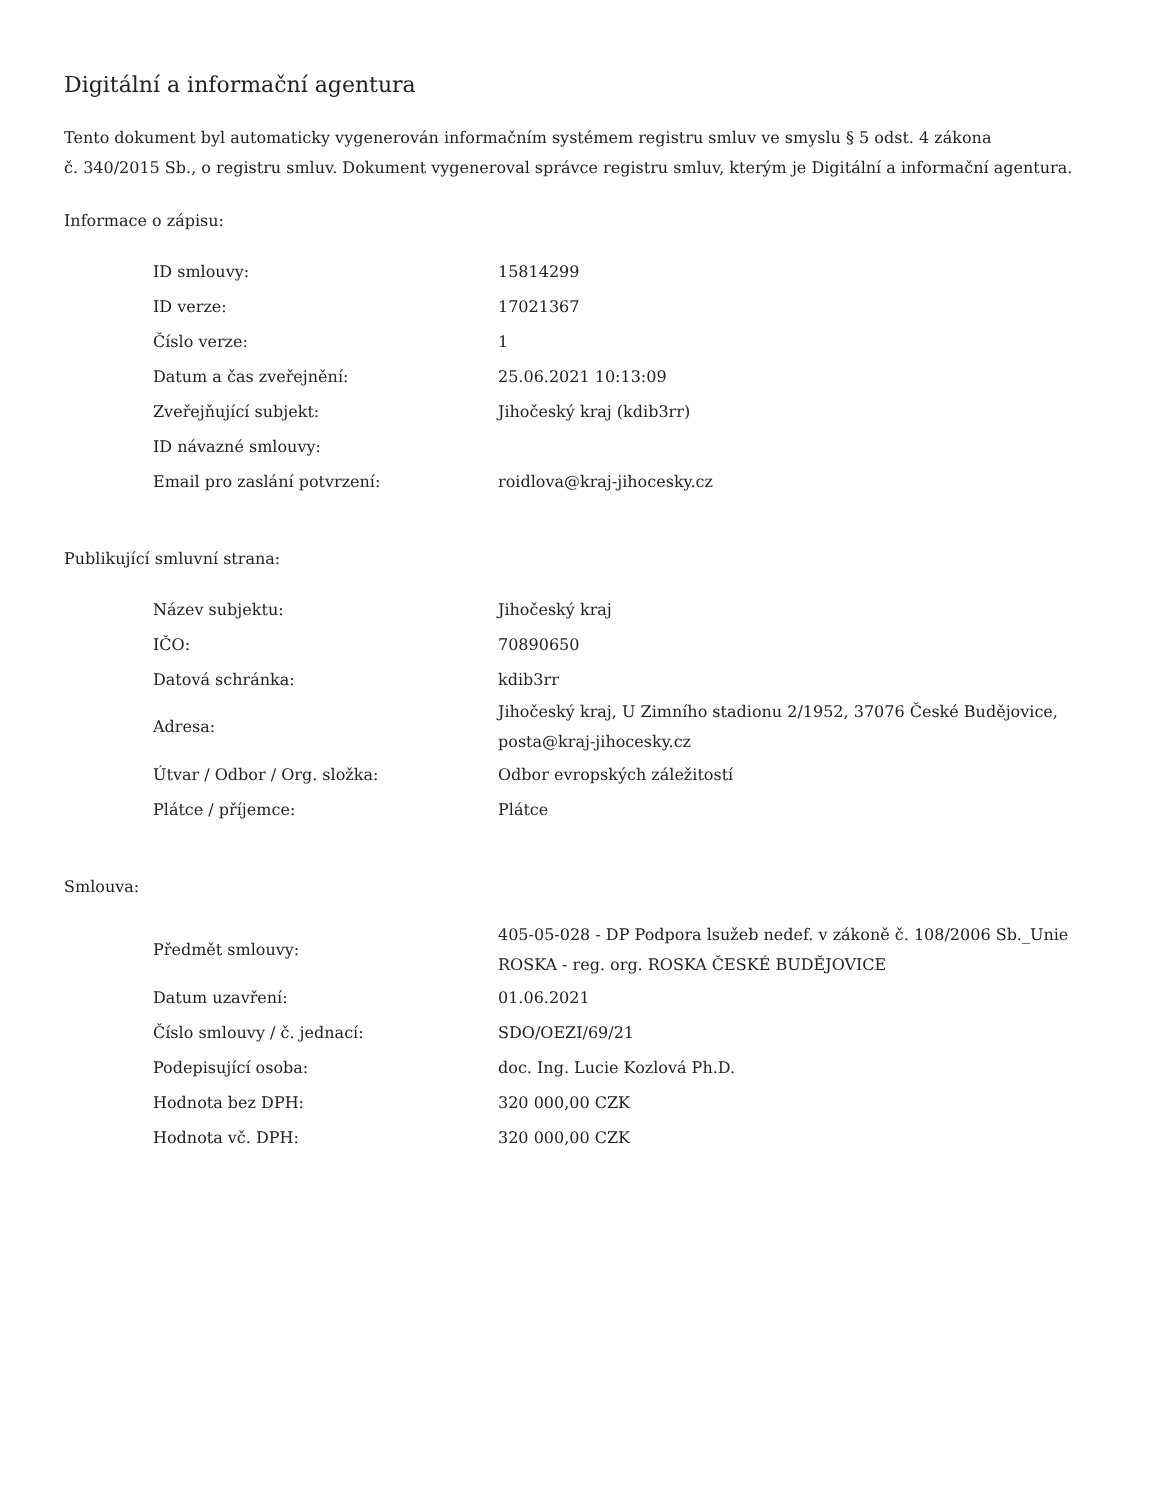Digitální a informační agentura
Tento dokument byl automaticky vygenerován informačním systémem registru smluv ve smyslu § 5 odst. 4 zákona
č. 340/2015 Sb., o registru smluv. Dokument vygeneroval správce registru smluv, kterým je Digitální a informační agentura.
Informace o zápisu:
| ID smlouvy: | 15814299 |
| ID verze: | 17021367 |
| Číslo verze: | 1 |
| Datum a čas zveřejnění: | 25.06.2021 10:13:09 |
| Zveřejňující subjekt: | Jihočeský kraj (kdib3rr) |
| ID návazné smlouvy: | |
| Email pro zaslání potvrzení: | roidlova@kraj-jihocesky.cz |
Publikující smluvní strana:
| Název subjektu: | Jihočeský kraj |
| IČO: | 70890650 |
| Datová schránka: | kdib3rr |
| Adresa: | Jihočeský kraj, U Zimního stadionu 2/1952, 37076 České Budějovice, posta@kraj-jihocesky.cz |
| Útvar / Odbor / Org. složka: | Odbor evropských záležitostí |
| Plátce / příjemce: | Plátce |
Smlouva:
| Předmět smlouvy: | 405-05-028 - DP Podpora lsužeb nedef. v zákoně č. 108/2006 Sb._Unie ROSKA - reg. org. ROSKA ČESKÉ BUDĚJOVICE |
| Datum uzavření: | 01.06.2021 |
| Číslo smlouvy / č. jednací: | SDO/OEZI/69/21 |
| Podepisující osoba: | doc. Ing. Lucie Kozlová Ph.D. |
| Hodnota bez DPH: | 320 000,00 CZK |
| Hodnota vč. DPH: | 320 000,00 CZK |